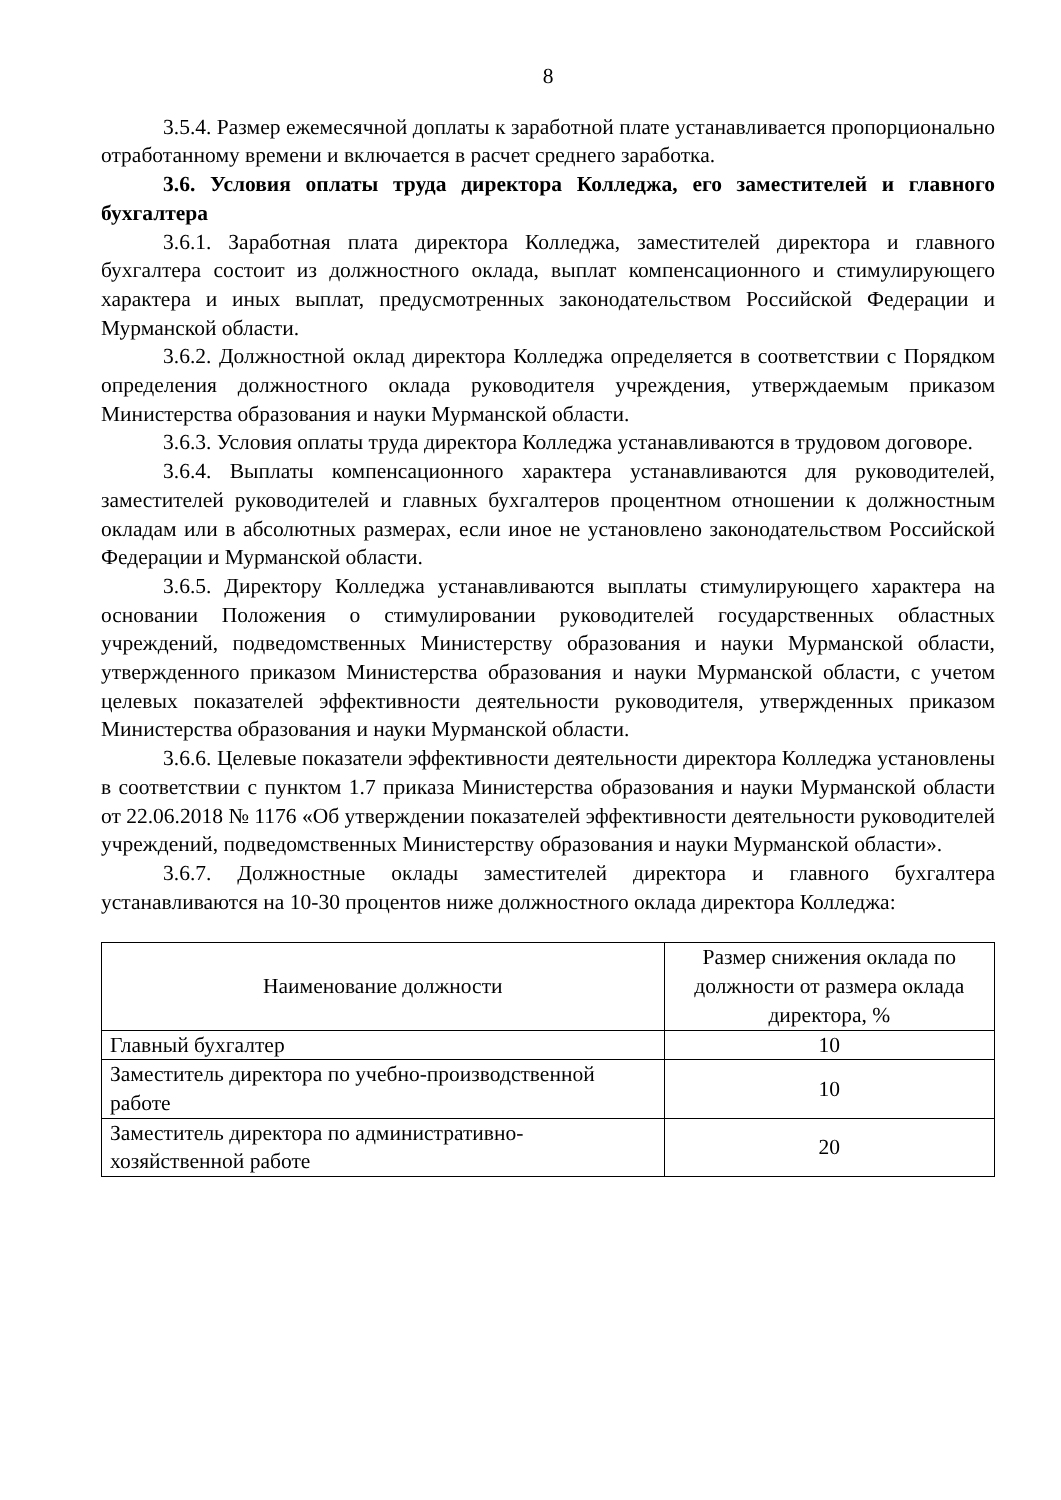8
3.5.4. Размер ежемесячной доплаты к заработной плате устанавливается пропорционально отработанному времени и включается в расчет среднего заработка.
3.6. Условия оплаты труда директора Колледжа, его заместителей и главного бухгалтера
3.6.1. Заработная плата директора Колледжа, заместителей директора и главного бухгалтера состоит из должностного оклада, выплат компенсационного и стимулирующего характера и иных выплат, предусмотренных законодательством Российской Федерации и Мурманской области.
3.6.2. Должностной оклад директора Колледжа определяется в соответствии с Порядком определения должностного оклада руководителя учреждения, утверждаемым приказом Министерства образования и науки Мурманской области.
3.6.3. Условия оплаты труда директора Колледжа устанавливаются в трудовом договоре.
3.6.4. Выплаты компенсационного характера устанавливаются для руководителей, заместителей руководителей и главных бухгалтеров процентном отношении к должностным окладам или в абсолютных размерах, если иное не установлено законодательством Российской Федерации и Мурманской области.
3.6.5. Директору Колледжа устанавливаются выплаты стимулирующего характера на основании Положения о стимулировании руководителей государственных областных учреждений, подведомственных Министерству образования и науки Мурманской области, утвержденного приказом Министерства образования и науки Мурманской области, с учетом целевых показателей эффективности деятельности руководителя, утвержденных приказом Министерства образования и науки Мурманской области.
3.6.6. Целевые показатели эффективности деятельности директора Колледжа установлены в соответствии с пунктом 1.7 приказа Министерства образования и науки Мурманской области от 22.06.2018 № 1176 «Об утверждении показателей эффективности деятельности руководителей учреждений, подведомственных Министерству образования и науки Мурманской области».
3.6.7. Должностные оклады заместителей директора и главного бухгалтера устанавливаются на 10-30 процентов ниже должностного оклада директора Колледжа:
| Наименование должности | Размер снижения оклада по должности от размера оклада директора, % |
| Главный бухгалтер | 10 |
| Заместитель директора по учебно-производственной работе | 10 |
| Заместитель директора по административно-хозяйственной работе | 20 |